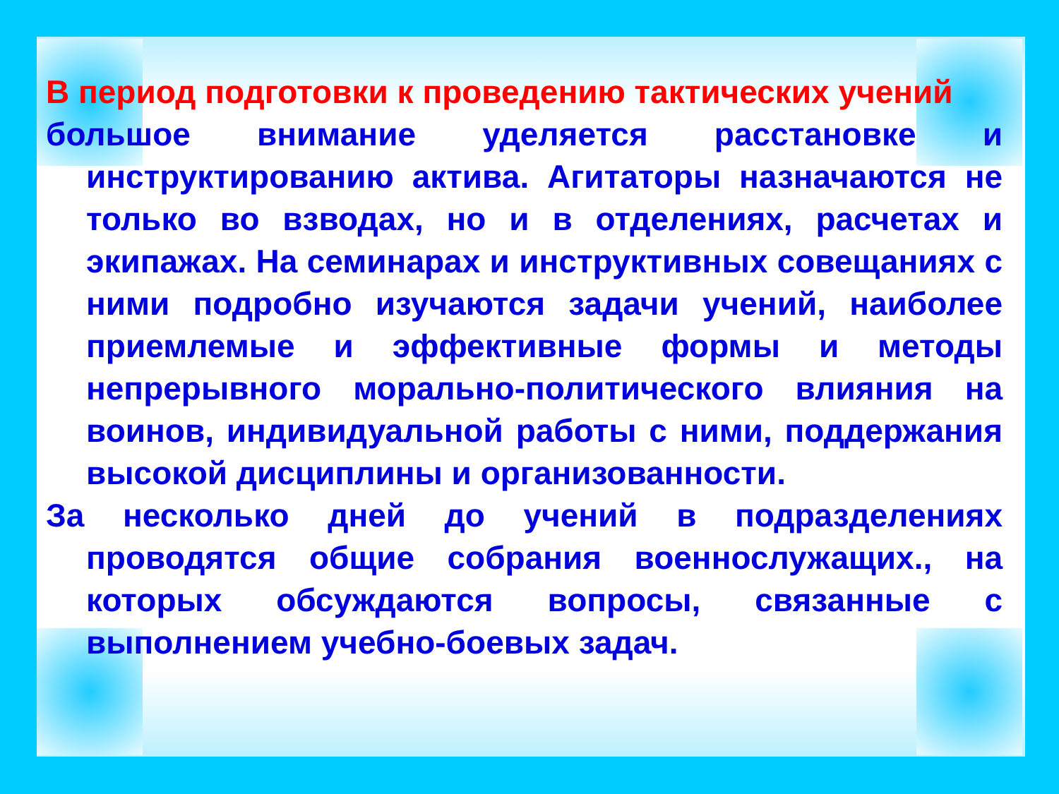В период подготовки к проведению тактических учений
большое внимание уделяется расстановке и инструктированию актива. Агитаторы назначаются не только во взводах, но и в отделениях, расчетах и экипажах. На семинарах и инструктивных совещаниях с ними подробно изучаются задачи учений, наиболее приемлемые и эффективные формы и методы непрерывного морально-политического влияния на воинов, индивидуальной работы с ними, поддержания высокой дисциплины и организованности.
За несколько дней до учений в подразделениях проводятся общие собрания военнослужащих., на которых обсуждаются вопросы, связанные с выполнением учебно-боевых задач.